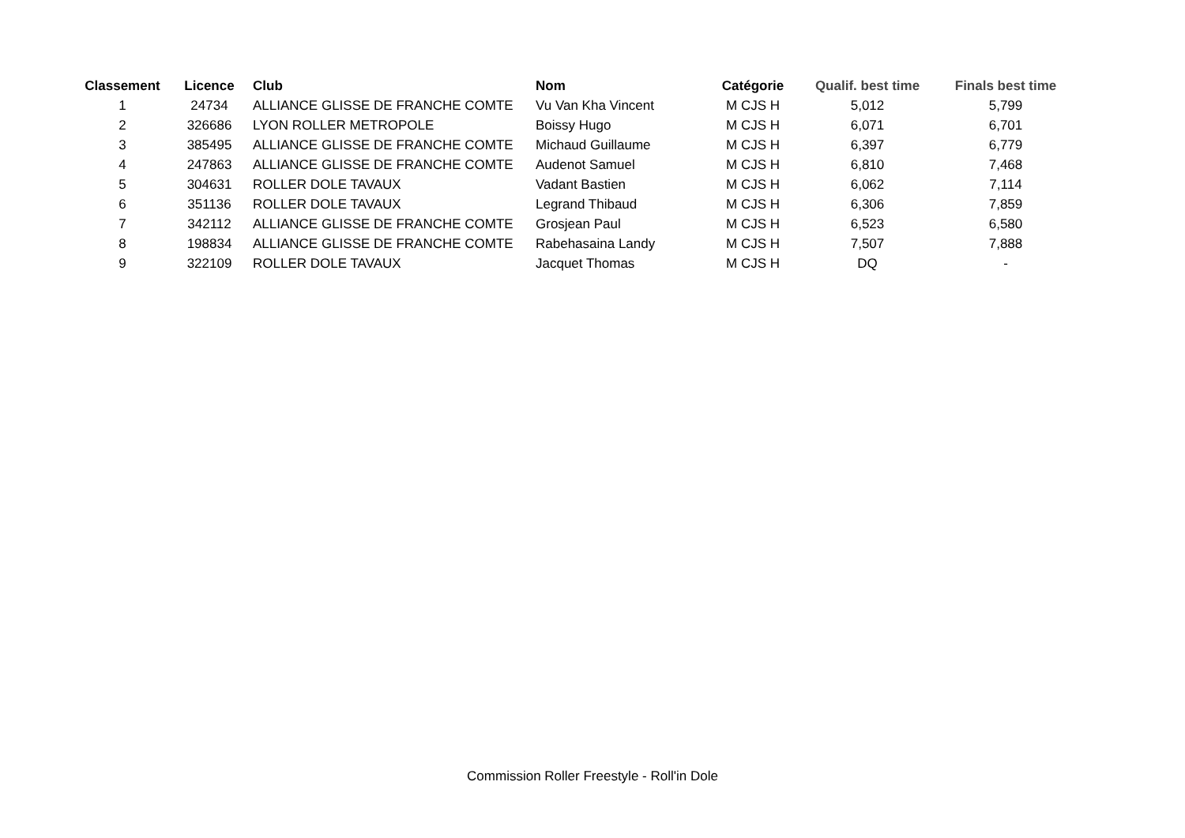| Classement | Licence | Club | Nom | Catégorie | Qualif. best time | Finals best time |
| --- | --- | --- | --- | --- | --- | --- |
| 1 | 24734 | ALLIANCE GLISSE DE FRANCHE COMTE | Vu Van Kha Vincent | M CJS H | 5,012 | 5,799 |
| 2 | 326686 | LYON ROLLER METROPOLE | Boissy Hugo | M CJS H | 6,071 | 6,701 |
| 3 | 385495 | ALLIANCE GLISSE DE FRANCHE COMTE | Michaud Guillaume | M CJS H | 6,397 | 6,779 |
| 4 | 247863 | ALLIANCE GLISSE DE FRANCHE COMTE | Audenot Samuel | M CJS H | 6,810 | 7,468 |
| 5 | 304631 | ROLLER DOLE TAVAUX | Vadant Bastien | M CJS H | 6,062 | 7,114 |
| 6 | 351136 | ROLLER DOLE TAVAUX | Legrand Thibaud | M CJS H | 6,306 | 7,859 |
| 7 | 342112 | ALLIANCE GLISSE DE FRANCHE COMTE | Grosjean Paul | M CJS H | 6,523 | 6,580 |
| 8 | 198834 | ALLIANCE GLISSE DE FRANCHE COMTE | Rabehasaina Landy | M CJS H | 7,507 | 7,888 |
| 9 | 322109 | ROLLER DOLE TAVAUX | Jacquet Thomas | M CJS H | DQ | - |
Commission Roller Freestyle - Roll'in Dole